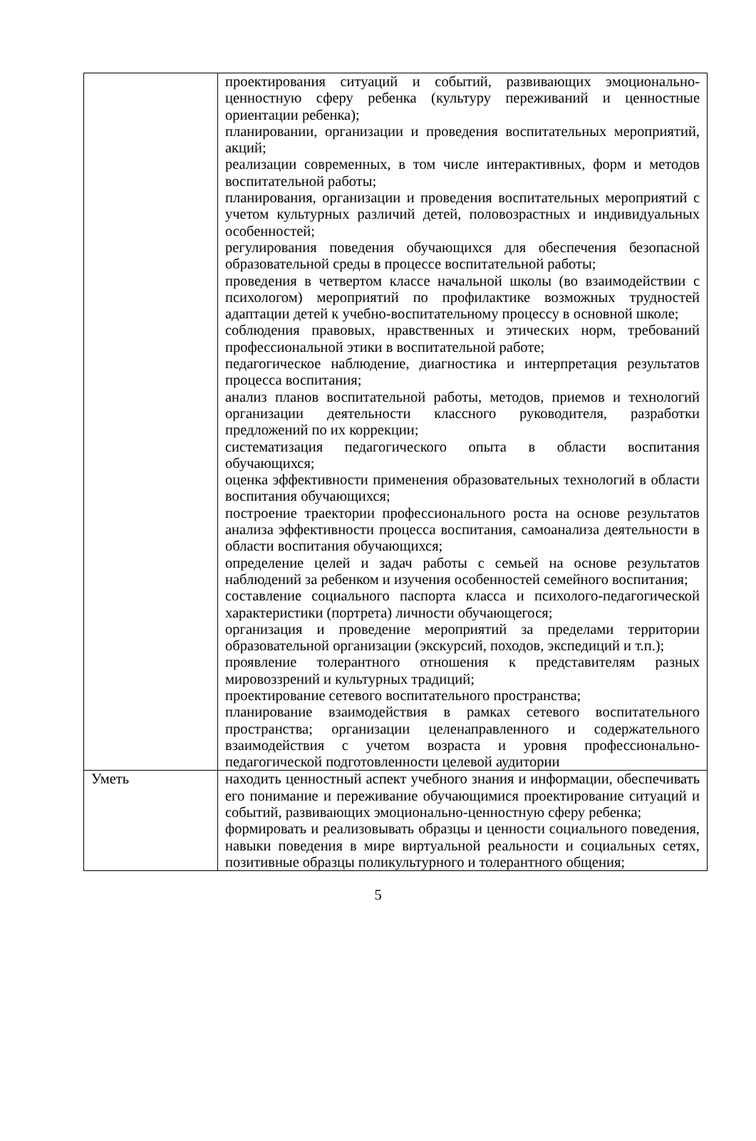| | проектирования ситуаций и событий, развивающих эмоционально-ценностную сферу ребенка (культуру переживаний и ценностные ориентации ребенка); планировании, организации и проведения воспитательных мероприятий, акций; реализации современных, в том числе интерактивных, форм и методов воспитательной работы; планирования, организации и проведения воспитательных мероприятий с учетом культурных различий детей, половозрастных и индивидуальных особенностей; регулирования поведения обучающихся для обеспечения безопасной образовательной среды в процессе воспитательной работы; проведения в четвертом классе начальной школы (во взаимодействии с психологом) мероприятий по профилактике возможных трудностей адаптации детей к учебно-воспитательному процессу в основной школе; соблюдения правовых, нравственных и этических норм, требований профессиональной этики в воспитательной работе; педагогическое наблюдение, диагностика и интерпретация результатов процесса воспитания; анализ планов воспитательной работы, методов, приемов и технологий организации деятельности классного руководителя, разработки предложений по их коррекции; систематизация педагогического опыта в области воспитания обучающихся; оценка эффективности применения образовательных технологий в области воспитания обучающихся; построение траектории профессионального роста на основе результатов анализа эффективности процесса воспитания, самоанализа деятельности в области воспитания обучающихся; определение целей и задач работы с семьей на основе результатов наблюдений за ребенком и изучения особенностей семейного воспитания; составление социального паспорта класса и психолого-педагогической характеристики (портрета) личности обучающегося; организация и проведение мероприятий за пределами территории образовательной организации (экскурсий, походов, экспедиций и т.п.); проявление толерантного отношения к представителям разных мировоззрений и культурных традиций; проектирование сетевого воспитательного пространства; планирование взаимодействия в рамках сетевого воспитательного пространства; организации целенаправленного и содержательного взаимодействия с учетом возраста и уровня профессионально-педагогической подготовленности целевой аудитории |
| Уметь | находить ценностный аспект учебного знания и информации, обеспечивать его понимание и переживание обучающимися проектирование ситуаций и событий, развивающих эмоционально-ценностную сферу ребенка; формировать и реализовывать образцы и ценности социального поведения, навыки поведения в мире виртуальной реальности и социальных сетях, позитивные образцы поликультурного и толерантного общения; |
5